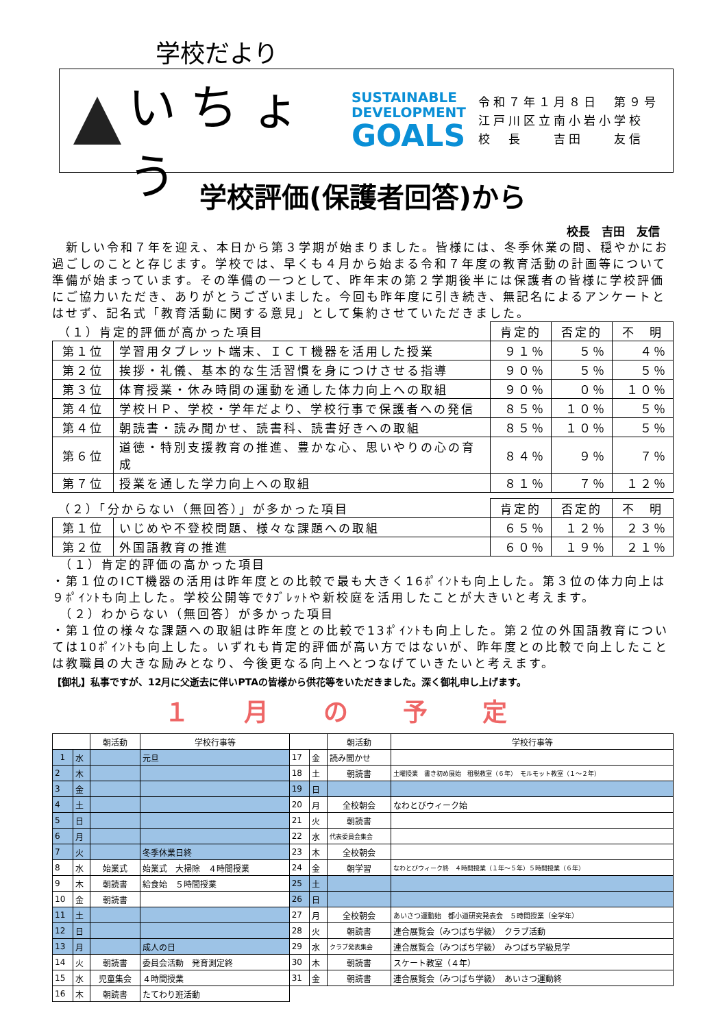学校だより
いちょう
SUSTAINABLE
DEVELOPMENT
GOALS
令和７年１月８日　第９号
江戸川区立南小岩小学校
校　長　　吉田　　友信
学校評価(保護者回答)から
校長　吉田　友信
　新しい令和７年を迎え、本日から第３学期が始まりました。皆様には、冬季休業の間、穏やかにお過ごしのことと存じます。学校では、早くも４月から始まる令和７年度の教育活動の計画等について準備が始まっています。その準備の一つとして、昨年末の第２学期後半には保護者の皆様に学校評価にご協力いただき、ありがとうございました。今回も昨年度に引き続き、無記名によるアンケートとはせず、記名式「教育活動に関する意見」として集約させていただきました。
| （１）肯定的評価が高かった項目 | | 肯定的 | 否定的 | 不 明 |
| --- | --- | --- | --- | --- |
| 第１位 | 学習用タブレット端末、ＩＣＴ機器を活用した授業 | ９１％ | ５％ | ４％ |
| 第２位 | 挨拶・礼儀、基本的な生活習慣を身につけさせる指導 | ９０％ | ５％ | ５％ |
| 第３位 | 体育授業・休み時間の運動を通した体力向上への取組 | ９０％ | ０％ | １０％ |
| 第４位 | 学校ＨＰ、学校・学年だより、学校行事で保護者への発信 | ８５％ | １０％ | ５％ |
| 第４位 | 朝読書・読み聞かせ、読書科、読書好きへの取組 | ８５％ | １０％ | ５％ |
| 第６位 | 道徳・特別支援教育の推進、豊かな心、思いやりの心の育成 | ８４％ | ９％ | ７％ |
| 第７位 | 授業を通した学力向上への取組 | ８１％ | ７％ | １２％ |
| （２）「分からない（無回答）」が多かった項目 | | 肯定的 | 否定的 | 不 明 |
| --- | --- | --- | --- | --- |
| 第１位 | いじめや不登校問題、様々な課題への取組 | ６５％ | １２％ | ２３％ |
| 第２位 | 外国語教育の推進 | ６０％ | １９％ | ２１％ |
　（１）肯定的評価の高かった項目
・第１位のICT機器の活用は昨年度との比較で最も大きく16ﾎﾟｲﾝﾄも向上した。第３位の体力向上は９ﾎﾟｲﾝﾄも向上した。学校公開等でﾀﾌﾞﾚｯﾄや新校庭を活用したことが大きいと考えます。
　（２）わからない（無回答）が多かった項目
・第１位の様々な課題への取組は昨年度との比較で13ﾎﾟｲﾝﾄも向上した。第２位の外国語教育については10ﾎﾟｲﾝﾄも向上した。いずれも肯定的評価が高い方ではないが、昨年度との比較で向上したことは教職員の大きな励みとなり、今後更なる向上へとつなげていきたいと考えます。
【御礼】私事ですが、12月に父逝去に伴いPTAの皆様から供花等をいただきました。深く御礼申し上げます。
１月の予定
| | | 朝活動 | 学校行事等 | | | 朝活動 | 学校行事等 |
| --- | --- | --- | --- | --- | --- | --- | --- |
| 1 | 水 | | 元旦 | 17 | 金 | 読み聞かせ | |
| 2 | 木 | | | 18 | 土 | 朝読書 | 土曜授業 書き初め展始 租税教室（６年） モルモット教室（１～２年） |
| 3 | 金 | | | 19 | 日 | | |
| 4 | 土 | | | 20 | 月 | 全校朝会 | なわとびウィーク始 |
| 5 | 日 | | | 21 | 火 | 朝読書 | |
| 6 | 月 | | | 22 | 水 | 代表委員会集会 | |
| 7 | 火 | | 冬季休業日終 | 23 | 木 | 全校朝会 | |
| 8 | 水 | 始業式 | 始業式 大掃除 ４時間授業 | 24 | 金 | 朝学習 | なわとびウィーク終 ４時間授業（１年～５年）５時間授業（６年） |
| 9 | 木 | 朝読書 | 給食始 ５時間授業 | 25 | 土 | | |
| 10 | 金 | 朝読書 | | 26 | 日 | | |
| 11 | 土 | | | 27 | 月 | 全校朝会 | あいさつ運動始 都小道研究発表会 ５時間授業（全学年） |
| 12 | 日 | | | 28 | 火 | 朝読書 | 連合展覧会（みつばち学級） クラブ活動 |
| 13 | 月 | | 成人の日 | 29 | 水 | クラブ発表集会 | 連合展覧会（みつばち学級） みつばち学級見学 |
| 14 | 火 | 朝読書 | 委員会活動 発育測定終 | 30 | 木 | 朝読書 | スケート教室（４年） |
| 15 | 水 | 児童集会 | ４時間授業 | 31 | 金 | 朝読書 | 連合展覧会（みつばち学級） あいさつ運動終 |
| 16 | 木 | 朝読書 | たてわり班活動 | | | | |